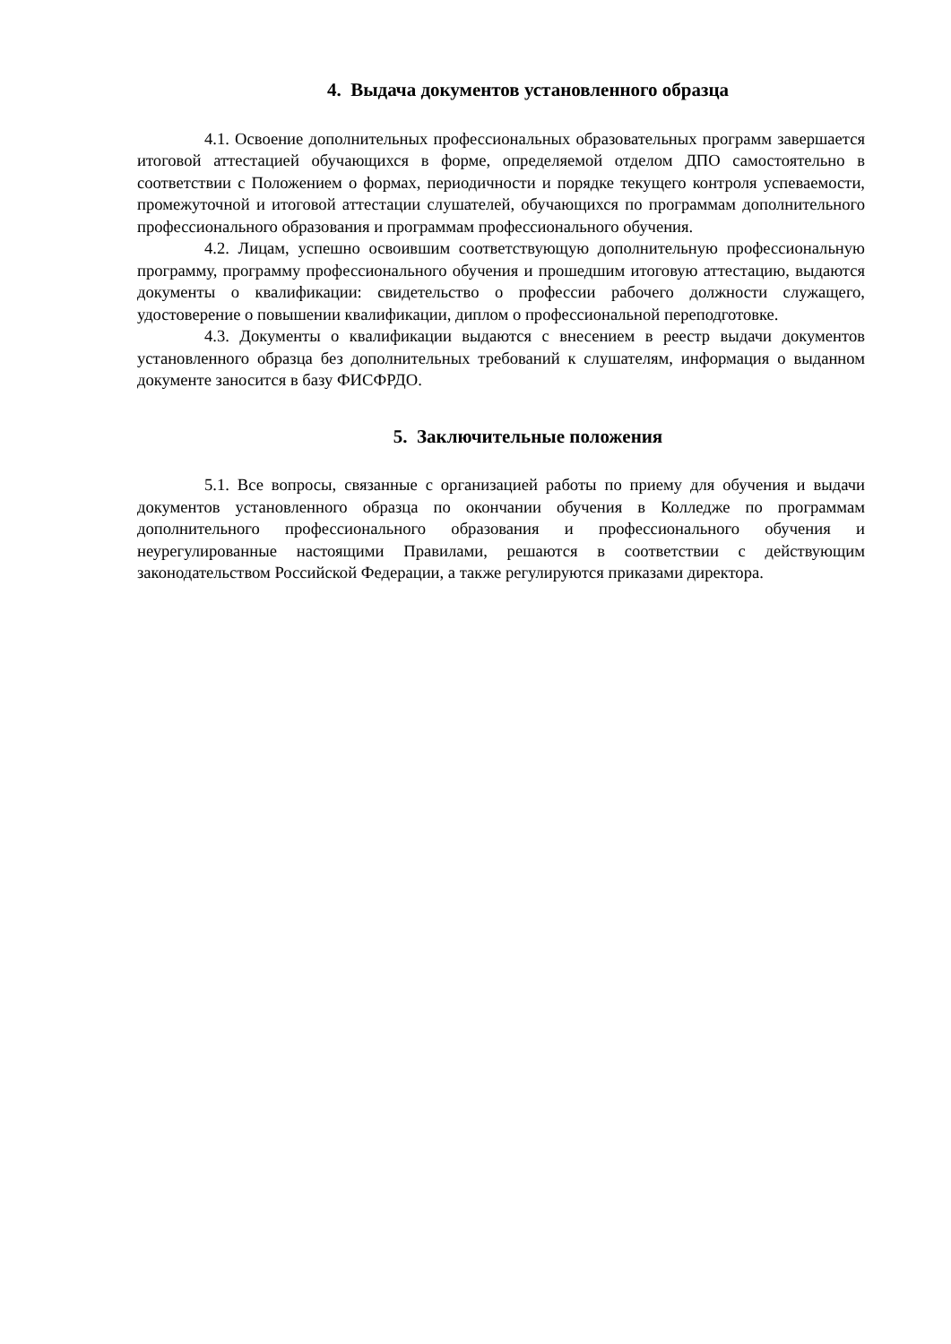4. Выдача документов установленного образца
4.1. Освоение дополнительных профессиональных образовательных программ завершается итоговой аттестацией обучающихся в форме, определяемой отделом ДПО самостоятельно в соответствии с Положением о формах, периодичности и порядке текущего контроля успеваемости, промежуточной и итоговой аттестации слушателей, обучающихся по программам дополнительного профессионального образования и программам профессионального обучения.
4.2. Лицам, успешно освоившим соответствующую дополнительную профессиональную программу, программу профессионального обучения и прошедшим итоговую аттестацию, выдаются документы о квалификации: свидетельство о профессии рабочего должности служащего, удостоверение о повышении квалификации, диплом о профессиональной переподготовке.
4.3. Документы о квалификации выдаются с внесением в реестр выдачи документов установленного образца без дополнительных требований к слушателям, информация о выданном документе заносится в базу ФИСФРДО.
5. Заключительные положения
5.1. Все вопросы, связанные с организацией работы по приему для обучения и выдачи документов установленного образца по окончании обучения в Колледже по программам дополнительного профессионального образования и профессионального обучения и неурегулированные настоящими Правилами, решаются в соответствии с действующим законодательством Российской Федерации, а также регулируются приказами директора.